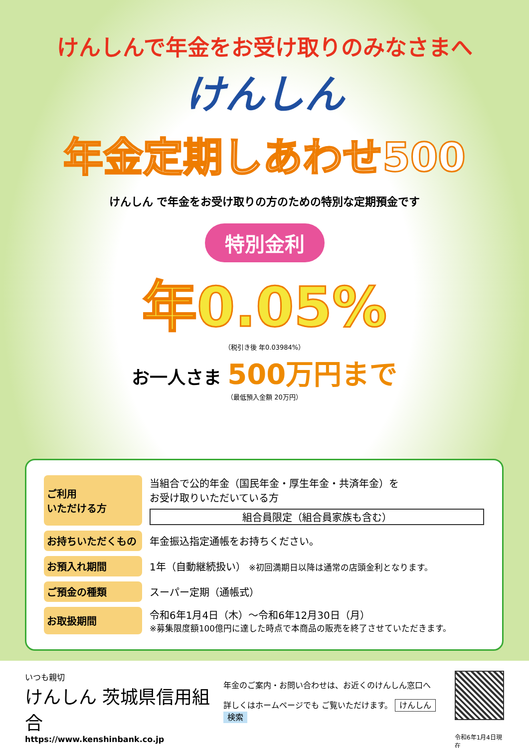けんしんで年金をお受け取りのみなさまへ
けんしん
年金定期しあわせ500
けんしん で年金をお受け取りの方のための特別な定期預金です
特別金利
年0.05%
（税引き後 年0.03984%）
お一人さま 500万円まで
（最低預入金額 20万円）
| ご利用 いただける方 | 当組合で公的年金（国民年金・厚生年金・共済年金）を お受け取りいただいている方 組合員限定（組合員家族も含む） |
| お持ちいただくもの | 年金振込指定通帳をお持ちください。 |
| お預入れ期間 | 1年（自動継続扱い） ※初回満期日以降は通常の店頭金利となります。 |
| ご預金の種類 | スーパー定期（通帳式） |
| お取扱期間 | 令和6年1月4日（木）～令和6年12月30日（月） ※募集限度額100億円に達した時点で本商品の販売を終了させていただきます。 |
いつも親切
けんしん 茨城県信用組合
https://www.kenshinbank.co.jp
年金のご案内・お問い合わせは、お近くのけんしん窓口へ
詳しくはホームページでも ご覧いただけます。 けんしん 検索
令和6年1月4日現在